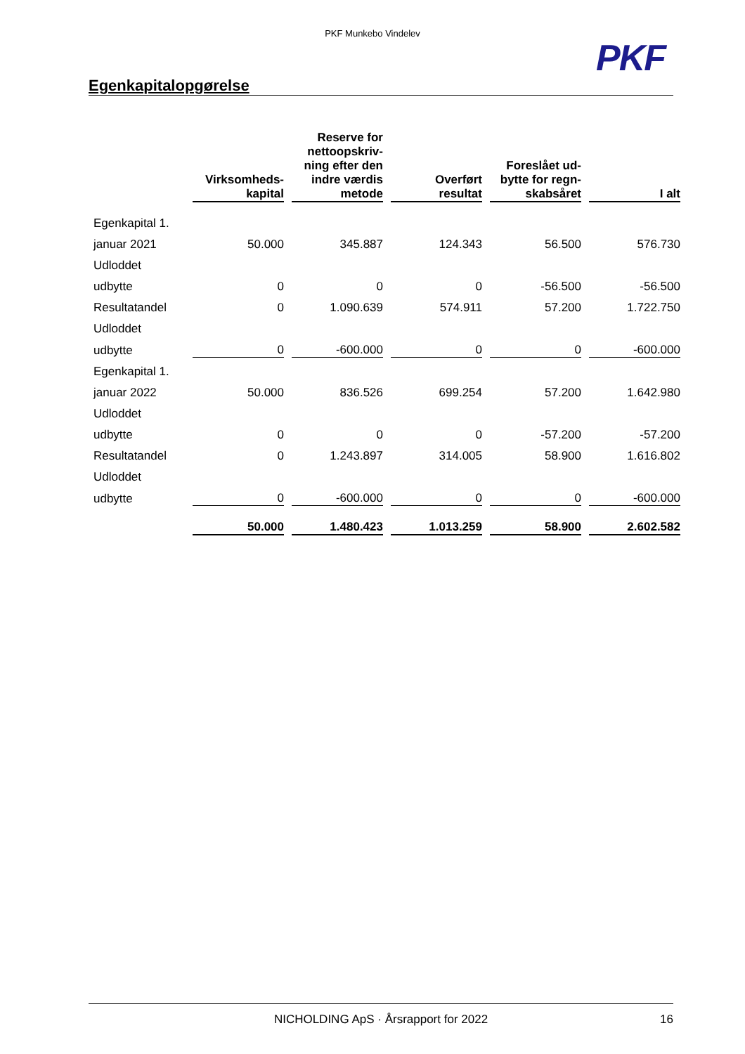PKF Munkebo Vindelev
PKF
Egenkapitalopgørelse
| | Virksomheds- kapital | Reserve for nettoopskriv- ning efter den indre værdis metode | Overført resultat | Foreslået ud- bytte for regn- skabsåret | I alt |
| --- | --- | --- | --- | --- | --- |
| Egenkapital 1. | | | | | |
| januar 2021 | 50.000 | 345.887 | 124.343 | 56.500 | 576.730 |
| Udloddet | | | | | |
| udbytte | 0 | 0 | 0 | -56.500 | -56.500 |
| Resultatandel | 0 | 1.090.639 | 574.911 | 57.200 | 1.722.750 |
| Udloddet | | | | | |
| udbytte | 0 | -600.000 | 0 | 0 | -600.000 |
| Egenkapital 1. | | | | | |
| januar 2022 | 50.000 | 836.526 | 699.254 | 57.200 | 1.642.980 |
| Udloddet | | | | | |
| udbytte | 0 | 0 | 0 | -57.200 | -57.200 |
| Resultatandel | 0 | 1.243.897 | 314.005 | 58.900 | 1.616.802 |
| Udloddet | | | | | |
| udbytte | 0 | -600.000 | 0 | 0 | -600.000 |
| | 50.000 | 1.480.423 | 1.013.259 | 58.900 | 2.602.582 |
NICHOLDING ApS · Årsrapport for 2022 16